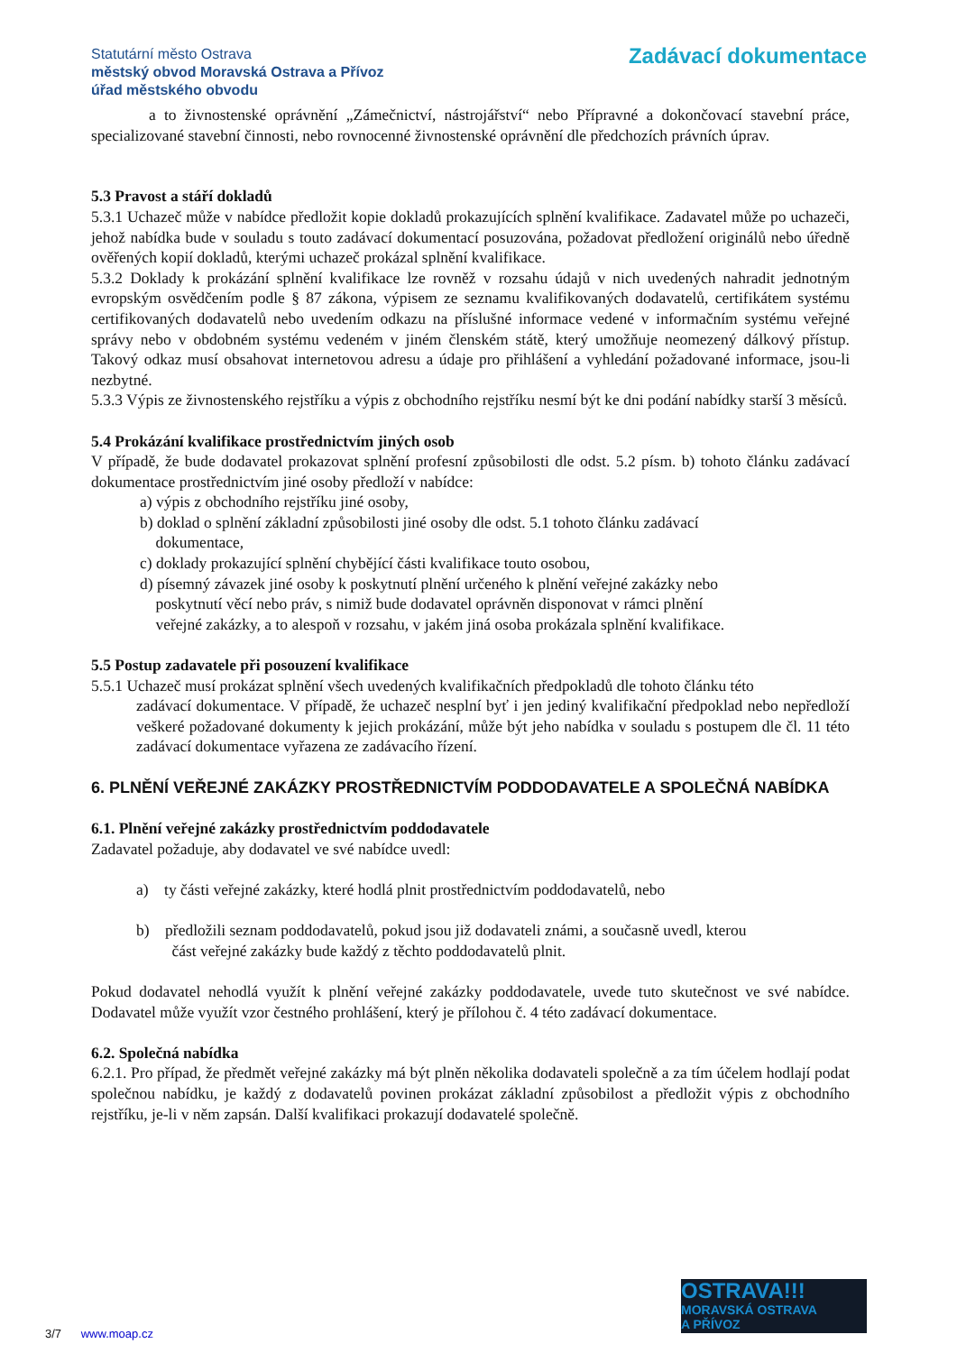Statutární město Ostrava
městský obvod Moravská Ostrava a Přívoz
úřad městského obvodu
Zadávací dokumentace
a to živnostenské oprávnění „Zámečnictví, nástrojářství“ nebo Přípravné a dokončovací stavební práce, specializované stavební činnosti, nebo rovnocenné živnostenské oprávnění dle předchozích právních úprav.
5.3 Pravost a stáří dokladů
5.3.1 Uchazeč může v nabídce předložit kopie dokladů prokazujících splnění kvalifikace. Zadavatel může po uchazeči, jehož nabídka bude v souladu s touto zadávací dokumentací posuzována, požadovat předložení originálů nebo úředně ověřených kopií dokladů, kterými uchazeč prokázal splnění kvalifikace.
5.3.2 Doklady k prokázání splnění kvalifikace lze rovněž v rozsahu údajů v nich uvedených nahradit jednotným evropským osvědčením podle § 87 zákona, výpisem ze seznamu kvalifikovaných dodavatelů, certifikátem systému certifikovaných dodavatelů nebo uvedením odkazu na příslušné informace vedené v informačním systému veřejné správy nebo v obdobném systému vedeném v jiném členském státě, který umožňuje neomezený dálkový přístup. Takový odkaz musí obsahovat internetovou adresu a údaje pro přihlášení a vyhledání požadované informace, jsou-li nezbytné.
5.3.3 Výpis ze živnostenského rejstříku a výpis z obchodního rejstříku nesmí být ke dni podání nabídky starší 3 měsíců.
5.4 Prokázání kvalifikace prostřednictvím jiných osob
V případě, že bude dodavatel prokazovat splnění profesní způsobilosti dle odst. 5.2 písm. b) tohoto článku zadávací dokumentace prostřednictvím jiné osoby předloží v nabídce:
a) výpis z obchodního rejstříku jiné osoby,
b) doklad o splnění základní způsobilosti jiné osoby dle odst. 5.1 tohoto článku zadávací
dokumentace,
c) doklady prokazující splnění chybějící části kvalifikace touto osobou,
d) písemný závazek jiné osoby k poskytnutí plnění určeného k plnění veřejné zakázky nebo
poskytnutí věcí nebo práv, s nimiž bude dodavatel oprávněn disponovat v rámci plnění
veřejné zakázky, a to alespoň v rozsahu, v jakém jiná osoba prokázala splnění kvalifikace.
5.5 Postup zadavatele při posouzení kvalifikace
5.5.1 Uchazeč musí prokázat splnění všech uvedených kvalifikačních předpokladů dle tohoto článku této
zadávací dokumentace. V případě, že uchazeč nesplní byť i jen jediný kvalifikační předpoklad nebo nepředloží veškeré požadované dokumenty k jejich prokázání, může být jeho nabídka v souladu s postupem dle čl. 11 této zadávací dokumentace vyřazena ze zadávacího řízení.
6. PLNĚNÍ VEŘEJNÉ ZAKÁZKY PROSTŘEDNICTVÍM PODDODAVATELE A SPOLEČNÁ NABÍDKA
6.1. Plnění veřejné zakázky prostřednictvím poddodavatele
Zadavatel požaduje, aby dodavatel ve své nabídce uvedl:
a) ty části veřejné zakázky, které hodlá plnit prostřednictvím poddodavatelů, nebo
b) předložili seznam poddodavatelů, pokud jsou již dodavateli známi, a současně uvedl, kterou
část veřejné zakázky bude každý z těchto poddodavatelů plnit.
Pokud dodavatel nehodlá využít k plnění veřejné zakázky poddodavatele, uvede tuto skutečnost ve své nabídce. Dodavatel může využít vzor čestného prohlášení, který je přílohou č. 4 této zadávací dokumentace.
6.2. Společná nabídka
6.2.1. Pro případ, že předmět veřejné zakázky má být plněn několika dodavateli společně a za tím účelem hodlají podat společnou nabídku, je každý z dodavatelů povinen prokázat základní způsobilost a předložit výpis z obchodního rejstříku, je-li v něm zapsán. Další kvalifikaci prokazují dodavatelé společně.
OSTRAVA!!!
MORAVSKÁ OSTRAVA
A PŘÍVOZ
3/7 www.moap.cz